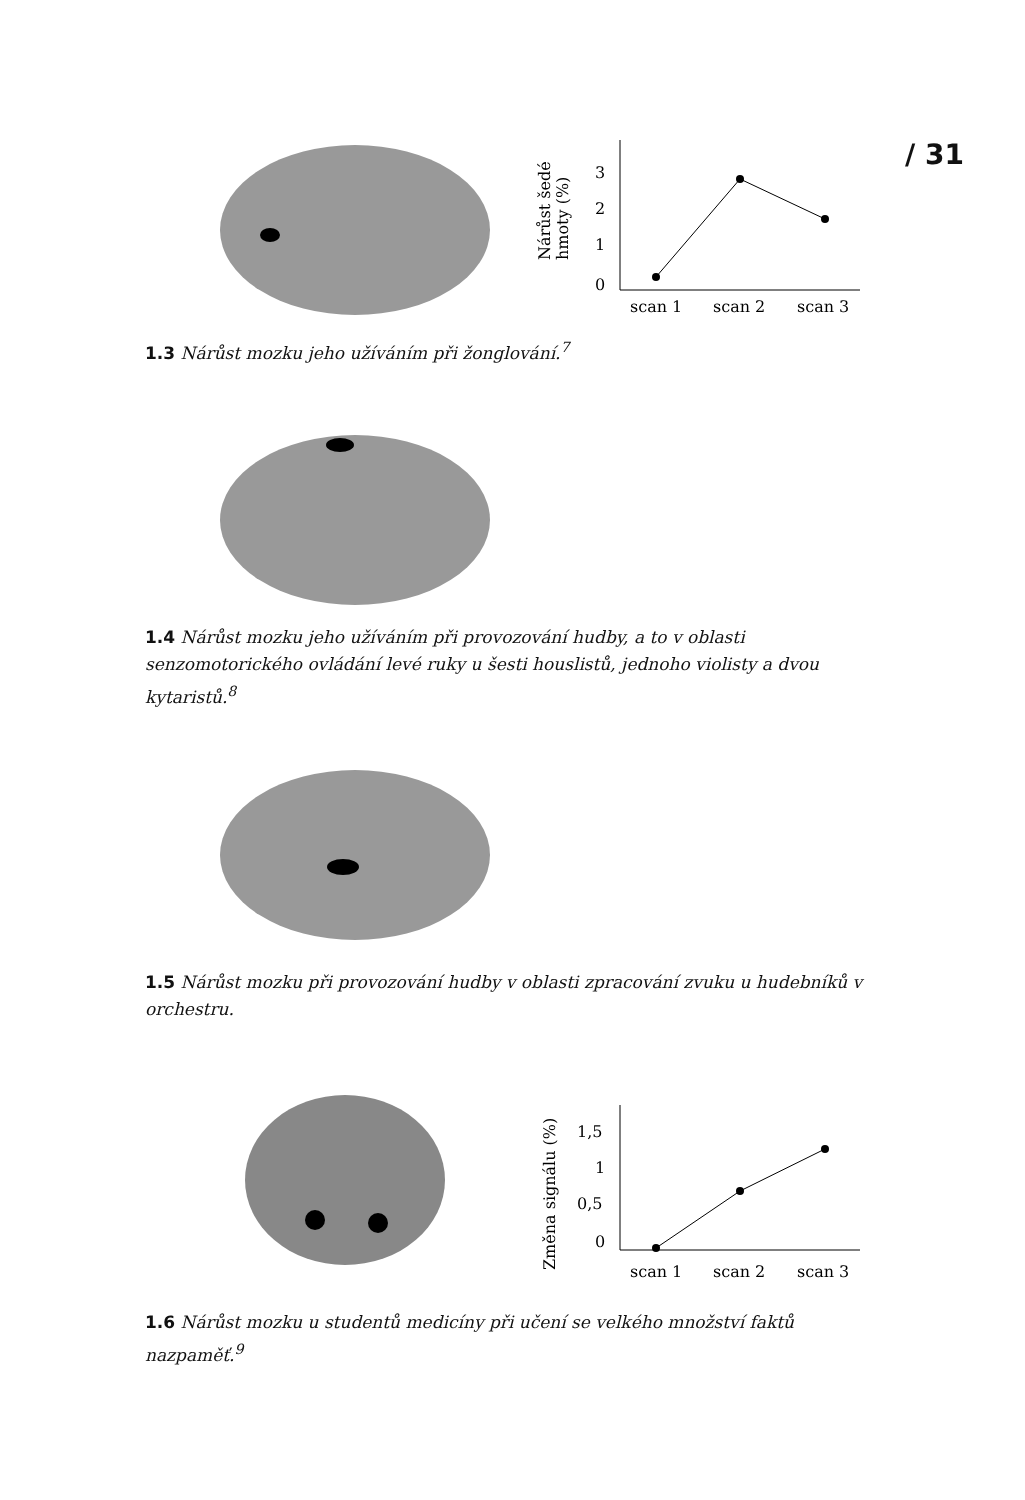/ 31
Nárůst šedé
hmoty (%)
3
2
1
0
scan 1
scan 2
scan 3
1.3 Nárůst mozku jeho užíváním při žonglování.<sup>7</sup>
1.4 Nárůst mozku jeho užíváním při provozování hudby, a to v oblasti senzomotorického ovládání levé ruky u šesti houslistů, jednoho violisty a dvou kytaristů.<sup>8</sup>
1.5 Nárůst mozku při provozování hudby v oblasti zpracování zvuku u hudebníků v orchestru.
Změna signálu (%)
1,5
1
0,5
0
scan 1
scan 2
scan 3
1.6 Nárůst mozku u studentů medicíny při učení se velkého množství faktů nazpaměť.<sup>9</sup>